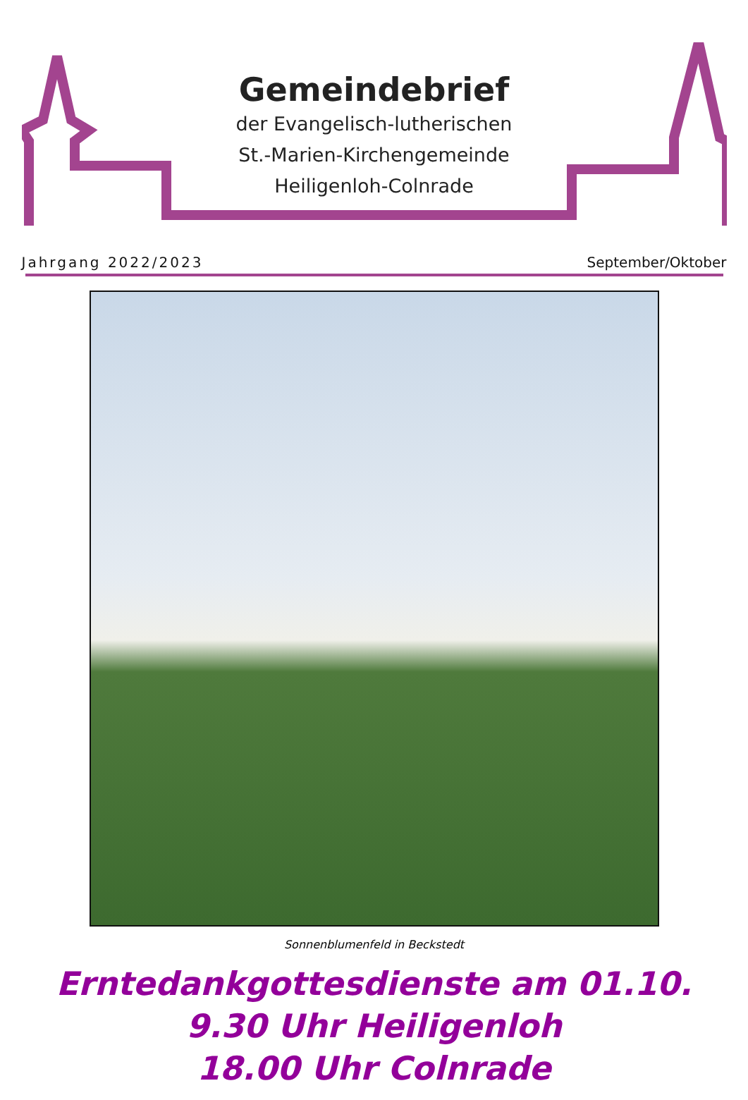Gemeindebrief
der Evangelisch-lutherischen
St.-Marien-Kirchengemeinde
Heiligenloh-Colnrade
Jahrgang 2022/2023 September/Oktober
Sonnenblumenfeld in Beckstedt
Erntedankgottesdienste am 01.10.
9.30 Uhr Heiligenloh
18.00 Uhr Colnrade